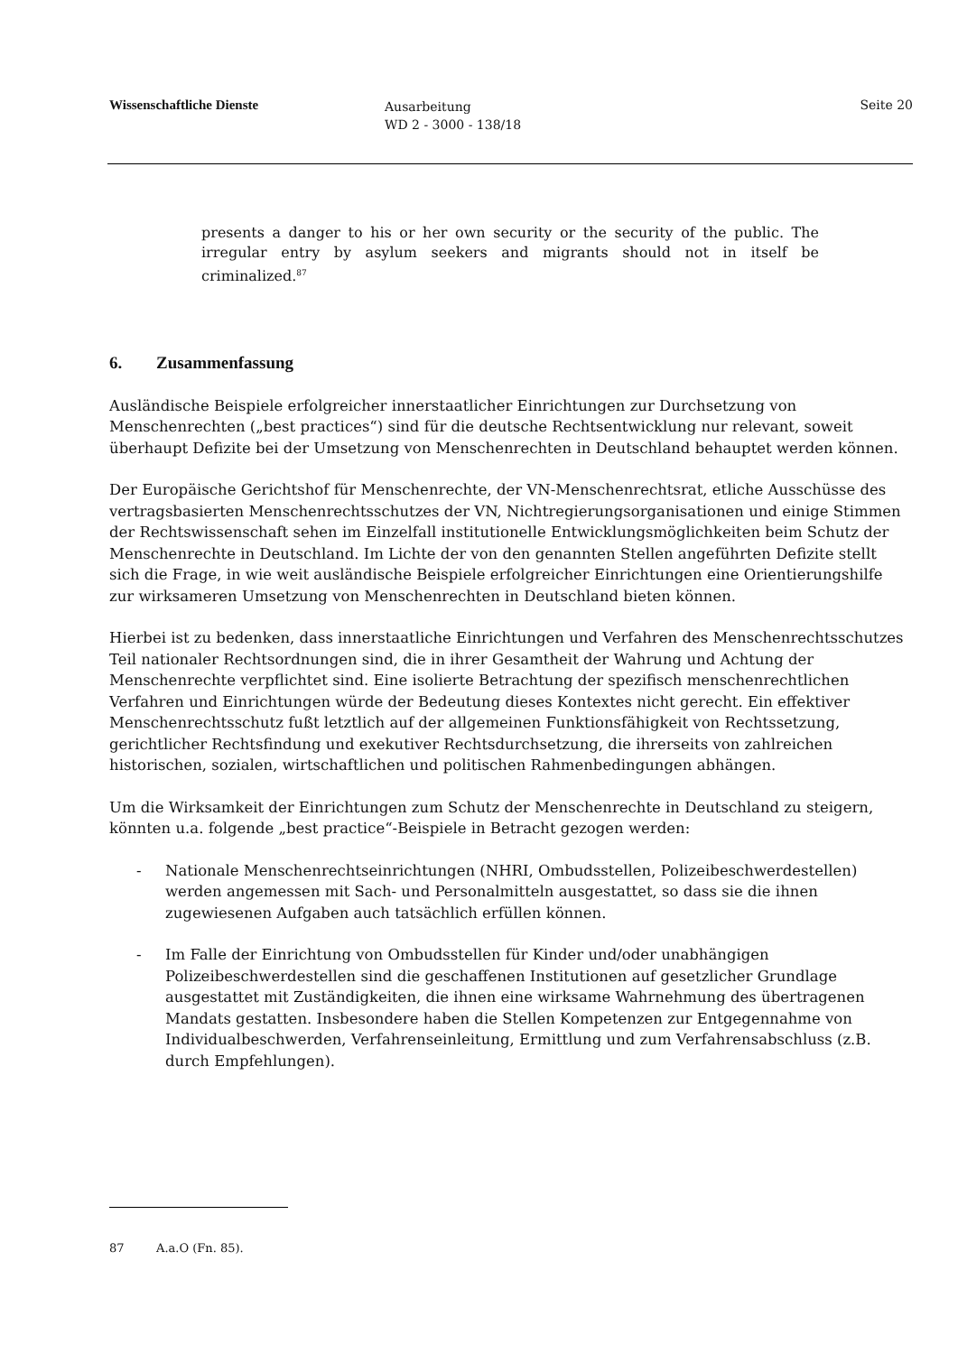Wissenschaftliche Dienste
Ausarbeitung
WD 2 - 3000 - 138/18
Seite 20
presents a danger to his or her own security or the security of the public. The irregular entry by asylum seekers and migrants should not in itself be criminalized.<sup>87</sup>
6. Zusammenfassung
Ausländische Beispiele erfolgreicher innerstaatlicher Einrichtungen zur Durchsetzung von Menschenrechten („best practices“) sind für die deutsche Rechtsentwicklung nur relevant, soweit überhaupt Defizite bei der Umsetzung von Menschenrechten in Deutschland behauptet werden können.
Der Europäische Gerichtshof für Menschenrechte, der VN-Menschenrechtsrat, etliche Ausschüsse des vertragsbasierten Menschenrechtsschutzes der VN, Nichtregierungsorganisationen und einige Stimmen der Rechtswissenschaft sehen im Einzelfall institutionelle Entwicklungsmöglichkeiten beim Schutz der Menschenrechte in Deutschland. Im Lichte der von den genannten Stellen angeführten Defizite stellt sich die Frage, in wie weit ausländische Beispiele erfolgreicher Einrichtungen eine Orientierungshilfe zur wirksameren Umsetzung von Menschenrechten in Deutschland bieten können.
Hierbei ist zu bedenken, dass innerstaatliche Einrichtungen und Verfahren des Menschenrechtsschutzes Teil nationaler Rechtsordnungen sind, die in ihrer Gesamtheit der Wahrung und Achtung der Menschenrechte verpflichtet sind. Eine isolierte Betrachtung der spezifisch menschenrechtlichen Verfahren und Einrichtungen würde der Bedeutung dieses Kontextes nicht gerecht. Ein effektiver Menschenrechtsschutz fußt letztlich auf der allgemeinen Funktionsfähigkeit von Rechtssetzung, gerichtlicher Rechtsfindung und exekutiver Rechtsdurchsetzung, die ihrerseits von zahlreichen historischen, sozialen, wirtschaftlichen und politischen Rahmenbedingungen abhängen.
Um die Wirksamkeit der Einrichtungen zum Schutz der Menschenrechte in Deutschland zu steigern, könnten u.a. folgende „best practice“-Beispiele in Betracht gezogen werden:
- Nationale Menschenrechtseinrichtungen (NHRI, Ombudsstellen, Polizeibeschwerdestellen) werden angemessen mit Sach- und Personalmitteln ausgestattet, so dass sie die ihnen zugewiesenen Aufgaben auch tatsächlich erfüllen können.
- Im Falle der Einrichtung von Ombudsstellen für Kinder und/oder unabhängigen Polizeibeschwerdestellen sind die geschaffenen Institutionen auf gesetzlicher Grundlage ausgestattet mit Zuständigkeiten, die ihnen eine wirksame Wahrnehmung des übertragenen Mandats gestatten. Insbesondere haben die Stellen Kompetenzen zur Entgegennahme von Individualbeschwerden, Verfahrenseinleitung, Ermittlung und zum Verfahrensabschluss (z.B. durch Empfehlungen).
87 A.a.O (Fn. 85).